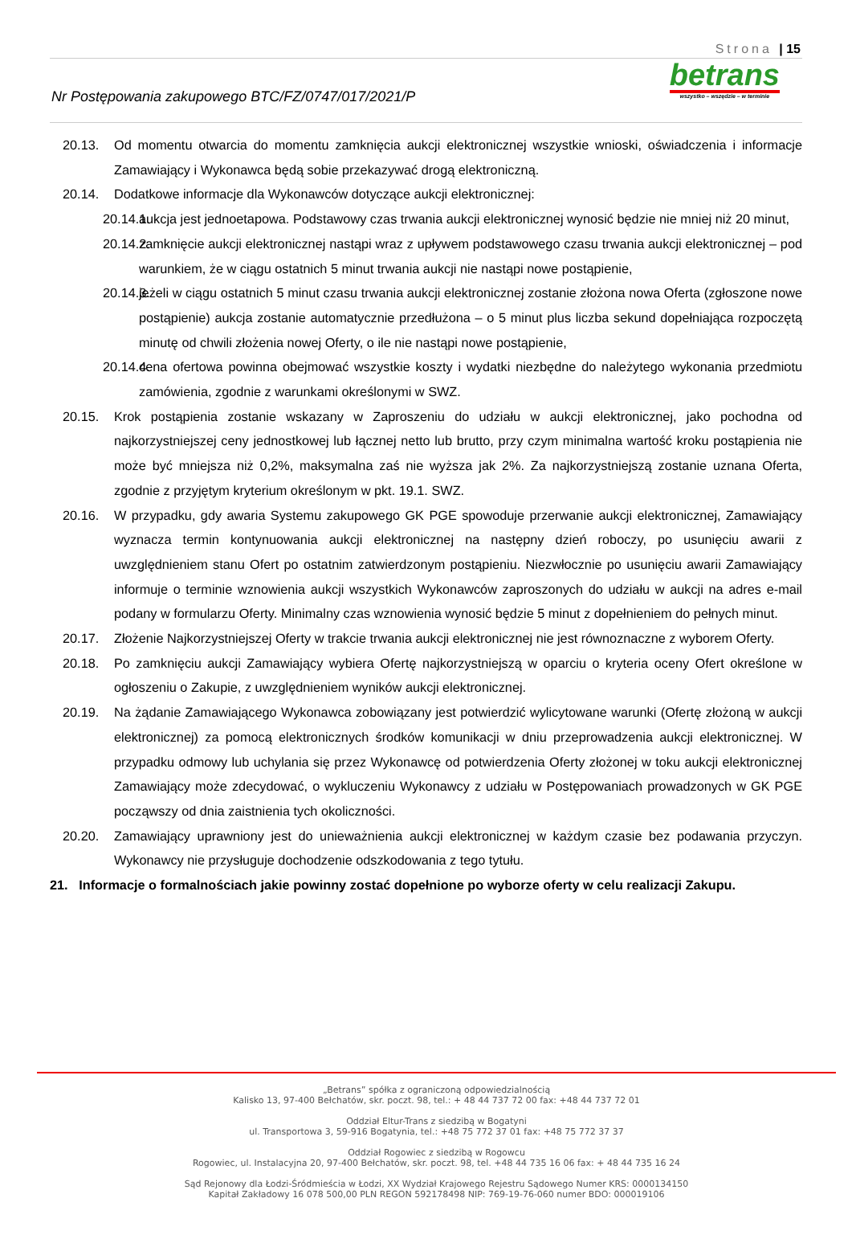Strona | 15
Nr Postępowania zakupowego BTC/FZ/0747/017/2021/P
betrans
wszystko – wszędzie – w terminie
20.13. Od momentu otwarcia do momentu zamknięcia aukcji elektronicznej wszystkie wnioski, oświadczenia i informacje Zamawiający i Wykonawca będą sobie przekazywać drogą elektroniczną.
20.14. Dodatkowe informacje dla Wykonawców dotyczące aukcji elektronicznej:
20.14.1. aukcja jest jednoetapowa. Podstawowy czas trwania aukcji elektronicznej wynosić będzie nie mniej niż 20 minut,
20.14.2. zamknięcie aukcji elektronicznej nastąpi wraz z upływem podstawowego czasu trwania aukcji elektronicznej – pod warunkiem, że w ciągu ostatnich 5 minut trwania aukcji nie nastąpi nowe postąpienie,
20.14.3. jeżeli w ciągu ostatnich 5 minut czasu trwania aukcji elektronicznej zostanie złożona nowa Oferta (zgłoszone nowe postąpienie) aukcja zostanie automatycznie przedłużona – o 5 minut plus liczba sekund dopełniająca rozpoczętą minutę od chwili złożenia nowej Oferty, o ile nie nastąpi nowe postąpienie,
20.14.4. cena ofertowa powinna obejmować wszystkie koszty i wydatki niezbędne do należytego wykonania przedmiotu zamówienia, zgodnie z warunkami określonymi w SWZ.
20.15. Krok postąpienia zostanie wskazany w Zaproszeniu do udziału w aukcji elektronicznej, jako pochodna od najkorzystniejszej ceny jednostkowej lub łącznej netto lub brutto, przy czym minimalna wartość kroku postąpienia nie może być mniejsza niż 0,2%, maksymalna zaś nie wyższa jak 2%. Za najkorzystniejszą zostanie uznana Oferta, zgodnie z przyjętym kryterium określonym w pkt. 19.1. SWZ.
20.16. W przypadku, gdy awaria Systemu zakupowego GK PGE spowoduje przerwanie aukcji elektronicznej, Zamawiający wyznacza termin kontynuowania aukcji elektronicznej na następny dzień roboczy, po usunięciu awarii z uwzględnieniem stanu Ofert po ostatnim zatwierdzonym postąpieniu. Niezwłocznie po usunięciu awarii Zamawiający informuje o terminie wznowienia aukcji wszystkich Wykonawców zaproszonych do udziału w aukcji na adres e-mail podany w formularzu Oferty. Minimalny czas wznowienia wynosić będzie 5 minut z dopełnieniem do pełnych minut.
20.17. Złożenie Najkorzystniejszej Oferty w trakcie trwania aukcji elektronicznej nie jest równoznaczne z wyborem Oferty.
20.18. Po zamknięciu aukcji Zamawiający wybiera Ofertę najkorzystniejszą w oparciu o kryteria oceny Ofert określone w ogłoszeniu o Zakupie, z uwzględnieniem wyników aukcji elektronicznej.
20.19. Na żądanie Zamawiającego Wykonawca zobowiązany jest potwierdzić wylicytowane warunki (Ofertę złożoną w aukcji elektronicznej) za pomocą elektronicznych środków komunikacji w dniu przeprowadzenia aukcji elektronicznej. W przypadku odmowy lub uchylania się przez Wykonawcę od potwierdzenia Oferty złożonej w toku aukcji elektronicznej Zamawiający może zdecydować, o wykluczeniu Wykonawcy z udziału w Postępowaniach prowadzonych w GK PGE począwszy od dnia zaistnienia tych okoliczności.
20.20. Zamawiający uprawniony jest do unieważnienia aukcji elektronicznej w każdym czasie bez podawania przyczyn. Wykonawcy nie przysługuje dochodzenie odszkodowania z tego tytułu.
21. Informacje o formalnościach jakie powinny zostać dopełnione po wyborze oferty w celu realizacji Zakupu.
„Betrans” spółka z ograniczoną odpowiedzialnością
Kalisko 13, 97-400 Bełchatów, skr. poczt. 98, tel.: + 48 44 737 72 00 fax: +48 44 737 72 01
Oddział Eltur-Trans z siedzibą w Bogatyni
ul. Transportowa 3, 59-916 Bogatynia, tel.: +48 75 772 37 01 fax: +48 75 772 37 37
Oddział Rogowiec z siedzibą w Rogowcu
Rogowiec, ul. Instalacyjna 20, 97-400 Bełchatów, skr. poczt. 98, tel. +48 44 735 16 06 fax: + 48 44 735 16 24
Sąd Rejonowy dla Łodzi-Śródmieścia w Łodzi, XX Wydział Krajowego Rejestru Sądowego Numer KRS: 0000134150
Kapitał Zakładowy 16 078 500,00 PLN REGON 592178498 NIP: 769-19-76-060 numer BDO: 000019106